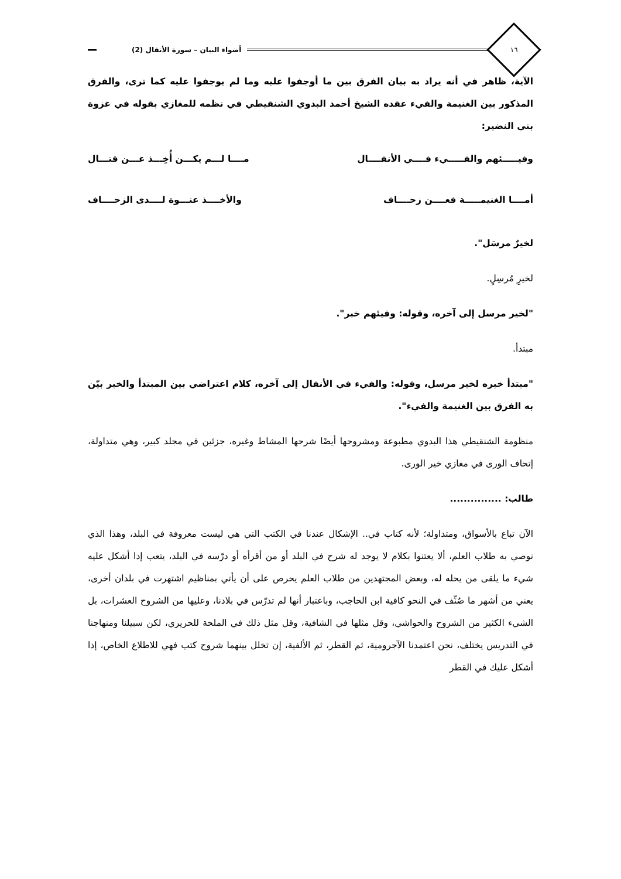١٦
أضواء البيان – سورة الأنفال (2)
الآية، ظاهر في أنه يراد به بيان الفرق بين ما أوجفوا عليه وما لم يوجفوا عليه كما ترى، والفرق المذكور بين الغنيمة والفيء عقده الشيخ أحمد البدوي الشنقيطي في نظمه للمغازي بقوله في غزوة بني النضير:
وفيـــــئهم والفـــــيء فــــي الأنفــــال مــــا لـــم يكـــن أُخِـــذ عـــن قتـــال
أمــــا الغنيمـــــة فعــــن زحــــاف والأخــــذ عنـــوة لــــدى الزحــــاف
لخيرٌ مرسَل".
لخيرِ مُرسِلٍ.
"لخير مرسل إلى آخره، وقوله: وفيئهم خبر".
مبتدأ.
"مبتدأ خبره لخير مرسل، وقوله: والفيء في الأنفال إلى آخره، كلام اعتراضي بين المبتدأ والخبر بيّن به الفرق بين الغنيمة والفيء".
منظومة الشنقيطي هذا البدوي مطبوعة ومشروحها أيضًا شرحها المشاط وغيره، جزئين في مجلد كبير، وهي متداولة، إتحاف الورى في مغازي خير الورى.
طالب: ...............
الآن تباع بالأسواق، ومتداولة؛ لأنه كتاب في.. الإشكال عندنا في الكتب التي هي ليست معروفة في البلد، وهذا الذي نوصي به طلاب العلم، ألا يعتنوا بكلام لا يوجد له شرح في البلد أو من أقرأه أو درّسه في البلد، يتعب إذا أشكل عليه شيء ما يلقى من يحله له، وبعض المجتهدين من طلاب العلم يحرص على أن يأتي بمناظيم اشتهرت في بلدان أخرى، يعني من أشهر ما صُنِّف في النحو كافية ابن الحاجب، وباعتبار أنها لم تدرّس في بلادنا، وعليها من الشروح العشرات، بل الشيء الكثير من الشروح والحواشي، وقل مثلها في الشافية، وقل مثل ذلك في الملحة للحريري، لكن سبيلنا ومنهاجنا في التدريس يختلف، نحن اعتمدنا الآجرومية، ثم القطر، ثم الألفية، إن تخلل بينهما شروح كتب فهي للاطلاع الخاص، إذا أشكل عليك في القطر